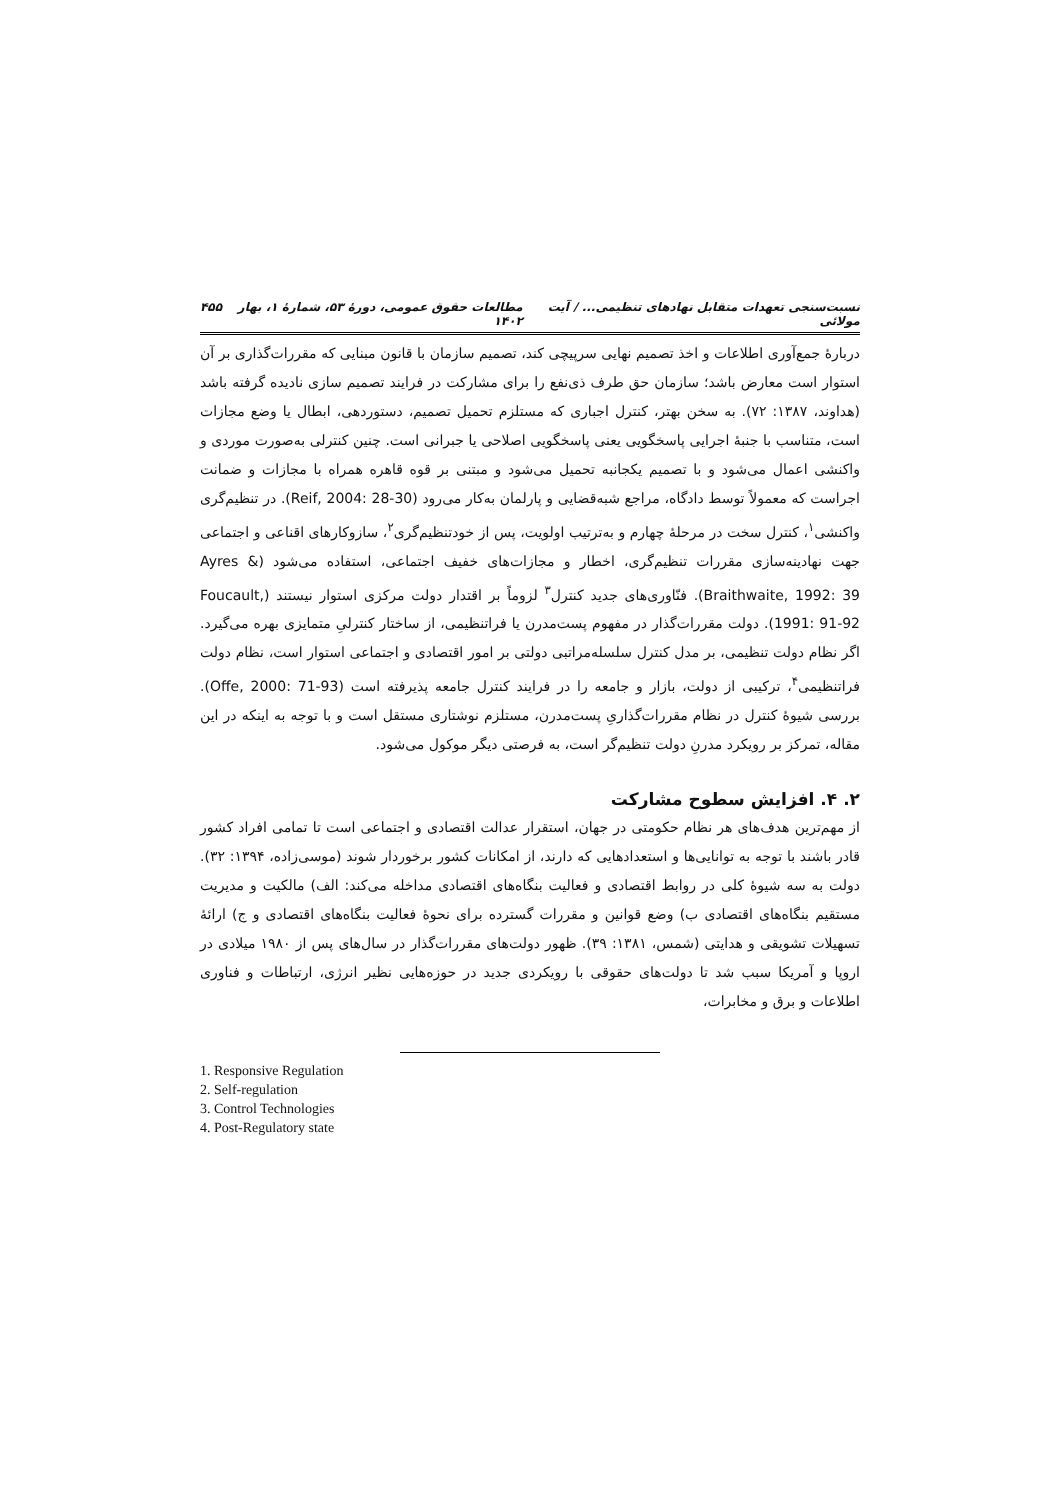نسبت‌سنجی تعهدات متقابل نهادهای تنظیمی... / آیت مولائی مطالعات حقوق عمومی، دورۀ ۵۳، شمارۀ ۱، بهار ۱۴۰۲ ۴۵۵
دربارۀ جمع‌آوری اطلاعات و اخذ تصمیم نهایی سرپیچی کند، تصمیم سازمان با قانون مبنایی که مقررات‌گذاری بر آن استوار است معارض باشد؛ سازمان حق طرف ذی‌نفع را برای مشارکت در فرایند تصمیم سازی نادیده گرفته باشد (هداوند، ۱۳۸۷: ۷۲). به سخن بهتر، کنترل اجباری که مستلزم تحمیل تصمیم، دستوردهی، ابطال یا وضع مجازات است، متناسب با جنبۀ اجرایی پاسخگویی یعنی پاسخگویی اصلاحی یا جبرانی است. چنین کنترلی به‌صورت موردی و واکنشی اعمال می‌شود و با تصمیم یکجانبه تحمیل می‌شود و مبتنی بر قوه قاهره همراه با مجازات و ضمانت اجراست که معمولاً توسط دادگاه، مراجع شبه‌قضایی و پارلمان به‌کار می‌رود (Reif, 2004: 28-30). در تنظیم‌گری واکنشی<sup>۱</sup>، کنترل سخت در مرحلۀ چهارم و به‌ترتیب اولویت، پس از خودتنظیم‌گری<sup>۲</sup>، سازوکارهای اقناعی و اجتماعی جهت نهادینه‌سازی مقررات تنظیم‌گری، اخطار و مجازات‌های خفیف اجتماعی، استفاده می‌شود (Ayres & Braithwaite, 1992: 39). فنّاوری‌های جدید کنترل<sup>۳</sup> لزوماً بر اقتدار دولت مرکزی استوار نیستند (Foucault, 1991: 91-92). دولت مقررات‌گذار در مفهوم پست‌مدرن یا فراتنظیمی، از ساختار کنترلیِ متمایزی بهره می‌گیرد. اگر نظام دولت تنظیمی، بر مدل کنترل سلسله‌مراتبی دولتی بر امور اقتصادی و اجتماعی استوار است، نظام دولت فراتنظیمی<sup>۴</sup>، ترکیبی از دولت، بازار و جامعه را در فرایند کنترل جامعه پذیرفته است (Offe, 2000: 71-93). بررسی شیوۀ کنترل در نظام مقررات‌گذاریِ پست‌مدرن، مستلزم نوشتاری مستقل است و با توجه به اینکه در این مقاله، تمرکز بر رویکرد مدرنِ دولت تنظیم‌گر است، به فرصتی دیگر موکول می‌شود.
۲. ۴. افزایش سطوح مشارکت
از مهم‌ترین هدف‌های هر نظام حکومتی در جهان، استقرار عدالت اقتصادی و اجتماعی است تا تمامی افراد کشور قادر باشند با توجه به توانایی‌ها و استعدادهایی که دارند، از امکانات کشور برخوردار شوند (موسی‌زاده، ۱۳۹۴: ۳۲). دولت به سه شیوۀ کلی در روابط اقتصادی و فعالیت بنگاه‌های اقتصادی مداخله می‌کند: الف) مالکیت و مدیریت مستقیم بنگاه‌های اقتصادی ب) وضع قوانین و مقررات گسترده برای نحوۀ فعالیت بنگاه‌های اقتصادی و ج) ارائۀ تسهیلات تشویقی و هدایتی (شمس، ۱۳۸۱: ۳۹). ظهور دولت‌های مقررات‌گذار در سال‌های پس از ۱۹۸۰ میلادی در اروپا و آمریکا سبب شد تا دولت‌های حقوقی با رویکردی جدید در حوزه‌هایی نظیر انرژی، ارتباطات و فناوری اطلاعات و برق و مخابرات،
1. Responsive Regulation
2. Self-regulation
3. Control Technologies
4. Post-Regulatory state